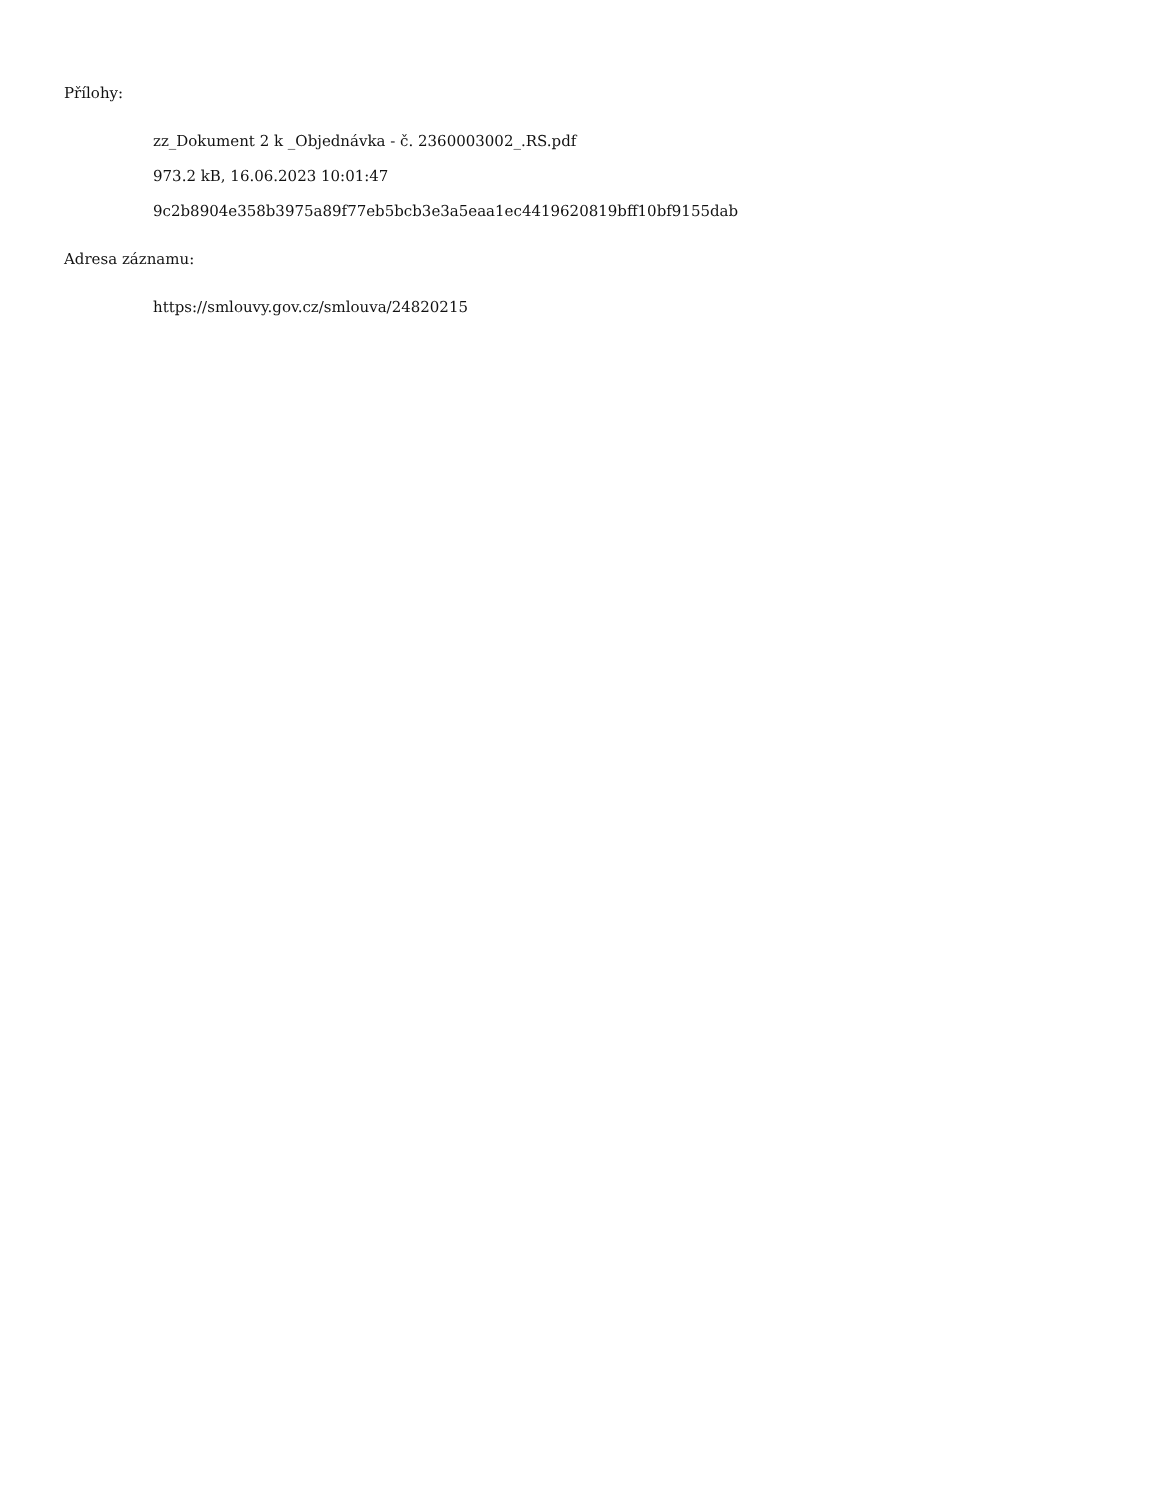Přílohy:
zz_Dokument 2 k _Objednávka - č. 2360003002_.RS.pdf
973.2 kB, 16.06.2023 10:01:47
9c2b8904e358b3975a89f77eb5bcb3e3a5eaa1ec4419620819bff10bf9155dab
Adresa záznamu:
https://smlouvy.gov.cz/smlouva/24820215